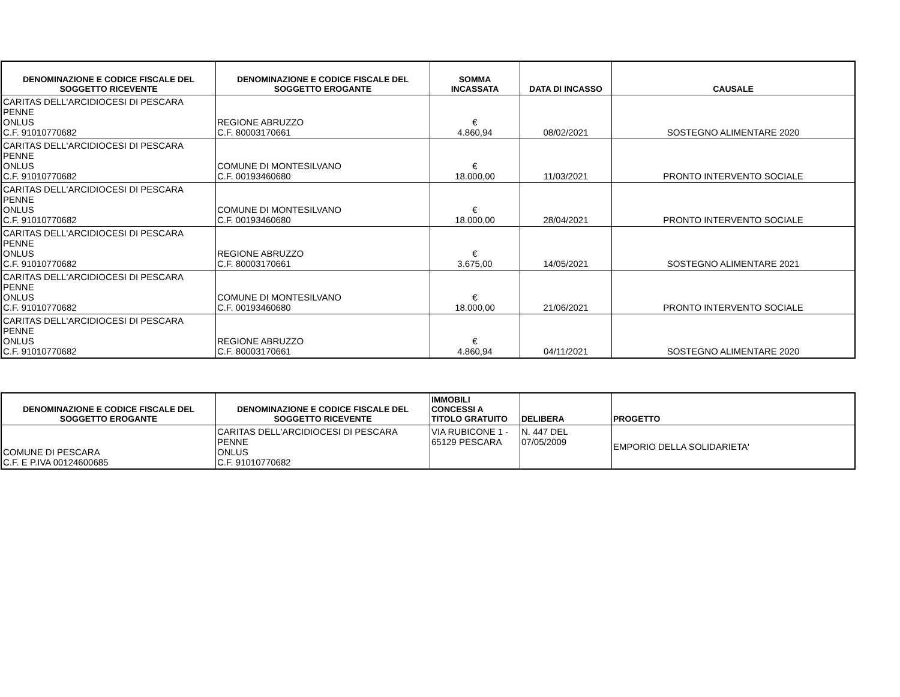| DENOMINAZIONE E CODICE FISCALE DEL SOGGETTO RICEVENTE | DENOMINAZIONE E CODICE FISCALE DEL SOGGETTO EROGANTE | SOMMA INCASSATA | DATA DI INCASSO | CAUSALE |
| --- | --- | --- | --- | --- |
| CARITAS DELL'ARCIDIOCESI DI PESCARA PENNE ONLUS C.F. 91010770682 | REGIONE ABRUZZO C.F. 80003170661 | € 4.860,94 | 08/02/2021 | SOSTEGNO ALIMENTARE 2020 |
| CARITAS DELL'ARCIDIOCESI DI PESCARA PENNE ONLUS C.F. 91010770682 | COMUNE DI MONTESILVANO C.F. 00193460680 | € 18.000,00 | 11/03/2021 | PRONTO INTERVENTO SOCIALE |
| CARITAS DELL'ARCIDIOCESI DI PESCARA PENNE ONLUS C.F. 91010770682 | COMUNE DI MONTESILVANO C.F. 00193460680 | € 18.000,00 | 28/04/2021 | PRONTO INTERVENTO SOCIALE |
| CARITAS DELL'ARCIDIOCESI DI PESCARA PENNE ONLUS C.F. 91010770682 | REGIONE ABRUZZO C.F. 80003170661 | € 3.675,00 | 14/05/2021 | SOSTEGNO ALIMENTARE 2021 |
| CARITAS DELL'ARCIDIOCESI DI PESCARA PENNE ONLUS C.F. 91010770682 | COMUNE DI MONTESILVANO C.F. 00193460680 | € 18.000,00 | 21/06/2021 | PRONTO INTERVENTO SOCIALE |
| CARITAS DELL'ARCIDIOCESI DI PESCARA PENNE ONLUS C.F. 91010770682 | REGIONE ABRUZZO C.F. 80003170661 | € 4.860,94 | 04/11/2021 | SOSTEGNO ALIMENTARE 2020 |
| DENOMINAZIONE E CODICE FISCALE DEL SOGGETTO EROGANTE | DENOMINAZIONE E CODICE FISCALE DEL SOGGETTO RICEVENTE | IMMOBILI CONCESSI A TITOLO GRATUITO | DELIBERA | PROGETTO |
| --- | --- | --- | --- | --- |
| COMUNE DI PESCARA C.F. E P.IVA 00124600685 | CARITAS DELL'ARCIDIOCESI DI PESCARA PENNE ONLUS C.F. 91010770682 | VIA RUBICONE 1 - 65129 PESCARA | N. 447 DEL 07/05/2009 | EMPORIO DELLA SOLIDARIETA' |